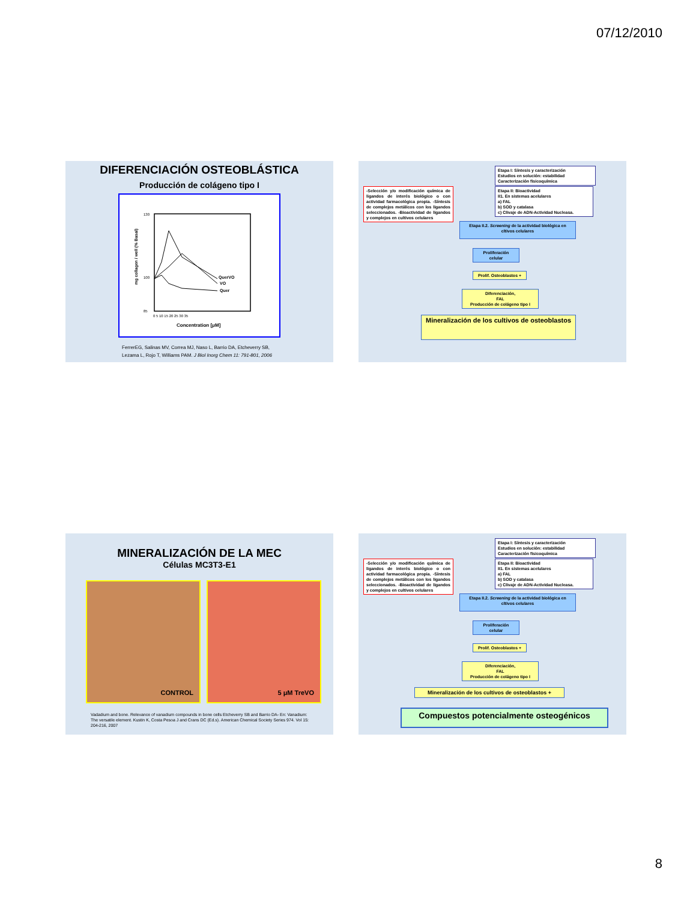07/12/2010
DIFERENCIACIÓN OSTEOBLÁSTICA
Producción de colágeno tipo I
QuerVO
VO
Quer
130
100
85
0 5 10 15 20 25 30 35
Concentration [μM]
mg collagen / well (% Basal)
FerrerEG, Salinas MV, Correa MJ, Naso L, Barrio DA, Etcheverry SB,
Lezama L, Rojo T, Williams PAM. J Biol Inorg Chem 11: 791-801, 2006
Etapa I: Síntesis y caracterización
Estudios en solución: estabilidad
Caracterización fisicoquímica
-Selección y/o modificación química de ligandos de interés biológico o con actividad farmacológica propia. -Síntesis de complejos metálicos con los ligandos seleccionados. -Bioactividad de ligandos y complejos en cultivos celulares
Etapa II: Bioactividad
II1. En sistemas acelulares
a) FAL
b) SOD y catalasa
c) Clivaje de ADN-Actividad Nucleasa.
Etapa II.2. Screening de la actividad biológica en cltivos celulares
Proliferación
celular
Prolif. Osteoblastos +
Diferenciación,
FAL
Producción de colágeno tipo I
Mineralización de los cultivos de osteoblastos
MINERALIZACIÓN DE LA MEC
Células MC3T3-E1
CONTROL 5 μM TreVO
Vadadium and bone. Relevance of vanadium compounds in bone cells Etcheverry SB and Barrio DA- En: Vanadium: The versatile element. Kustin K, Costa Pesoa J and Crans DC (Ed.s). American Chemical Society Series 974. Vol 15: 204-216, 2007
Etapa I: Síntesis y caracterización
Estudios en solución: estabilidad
Caracterización fisicoquímica
-Selección y/o modificación química de ligandos de interés biológico o con actividad farmacológica propia. -Síntesis de complejos metálicos con los ligandos seleccionados. -Bioactividad de ligandos y complejos en cultivos celulares
Etapa II: Bioactividad
II1. En sistemas acelulares
a) FAL
b) SOD y catalasa
c) Clivaje de ADN-Actividad Nucleasa.
Etapa II.2. Screening de la actividad biológica en cltivos celulares
Proliferación
celular
Prolif. Osteoblastos +
Diferenciación,
FAL
Producción de colágeno tipo I
Mineralización de los cultivos de osteoblastos +
Compuestos potencialmente osteogénicos
8